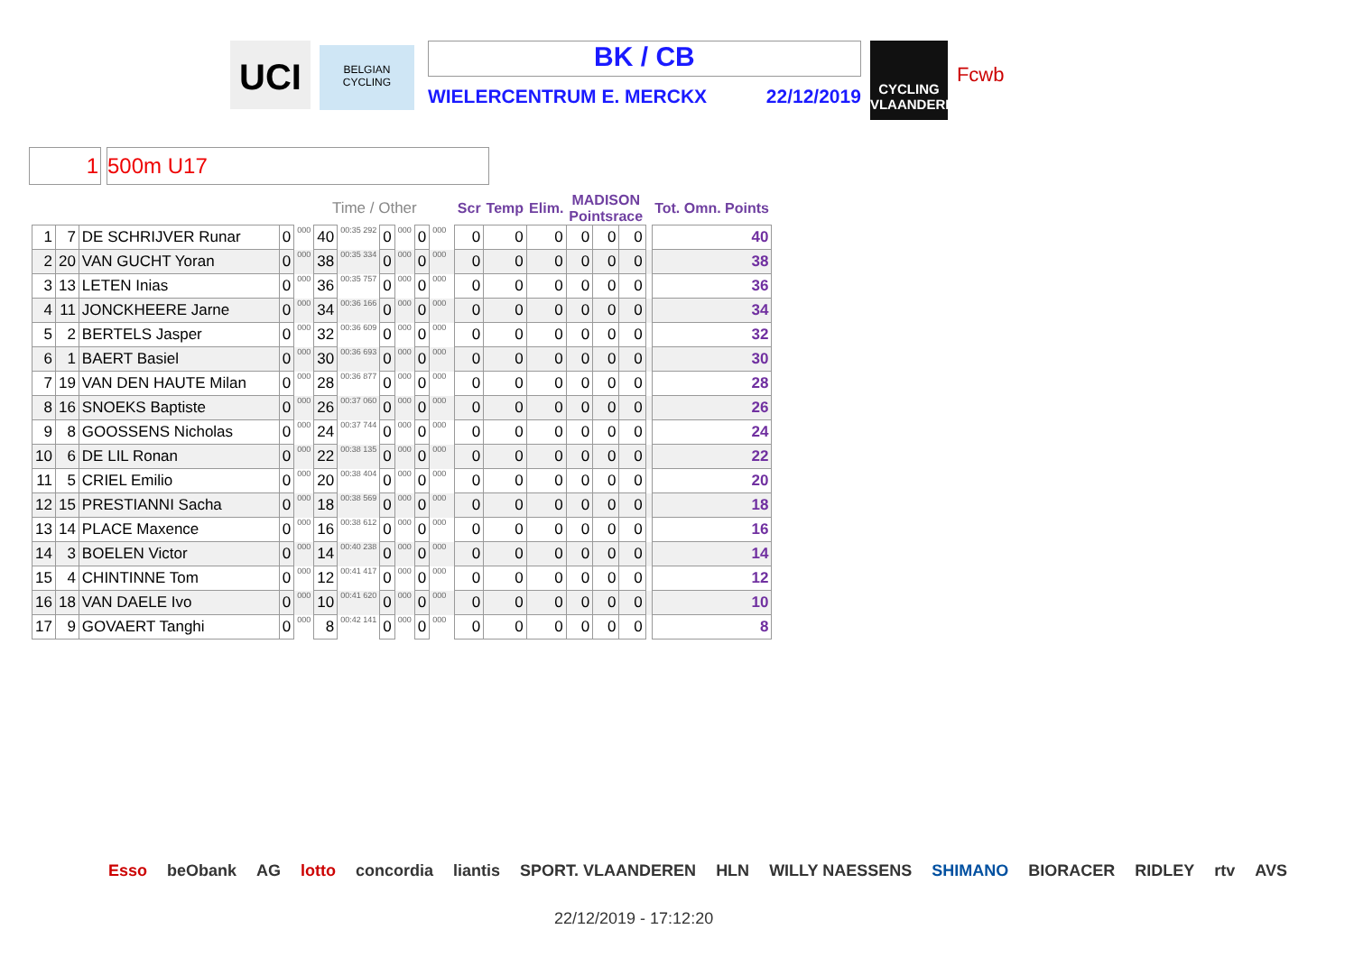UCI
BELGIAN CYCLING
BK / CB
WIELERCENTRUM E. MERCKX 22/12/2019
CYCLING VLAANDEREN
Fcwb
1 500m U17
| | | | | Time / Other | | | | | | | | Scr | Temp | Elim. | MADISON Pointsrace | | | | Tot. Omn. Points |
| --- | --- | --- | --- | --- | --- | --- | --- | --- | --- | --- | --- | --- | --- | --- | --- | --- | --- | --- | --- |
| 1 | 7 | DE SCHRIJVER Runar | 0 | 000 | 40 | 00:35 292 | 0 | 000 | 0 | 000 | | 0 | 0 | 0 | 0 | 0 | 0 | | 40 |
| 2 | 20 | VAN GUCHT Yoran | 0 | 000 | 38 | 00:35 334 | 0 | 000 | 0 | 000 | | 0 | 0 | 0 | 0 | 0 | 0 | | 38 |
| 3 | 13 | LETEN Inias | 0 | 000 | 36 | 00:35 757 | 0 | 000 | 0 | 000 | | 0 | 0 | 0 | 0 | 0 | 0 | | 36 |
| 4 | 11 | JONCKHEERE Jarne | 0 | 000 | 34 | 00:36 166 | 0 | 000 | 0 | 000 | | 0 | 0 | 0 | 0 | 0 | 0 | | 34 |
| 5 | 2 | BERTELS Jasper | 0 | 000 | 32 | 00:36 609 | 0 | 000 | 0 | 000 | | 0 | 0 | 0 | 0 | 0 | 0 | | 32 |
| 6 | 1 | BAERT Basiel | 0 | 000 | 30 | 00:36 693 | 0 | 000 | 0 | 000 | | 0 | 0 | 0 | 0 | 0 | 0 | | 30 |
| 7 | 19 | VAN DEN HAUTE Milan | 0 | 000 | 28 | 00:36 877 | 0 | 000 | 0 | 000 | | 0 | 0 | 0 | 0 | 0 | 0 | | 28 |
| 8 | 16 | SNOEKS Baptiste | 0 | 000 | 26 | 00:37 060 | 0 | 000 | 0 | 000 | | 0 | 0 | 0 | 0 | 0 | 0 | | 26 |
| 9 | 8 | GOOSSENS Nicholas | 0 | 000 | 24 | 00:37 744 | 0 | 000 | 0 | 000 | | 0 | 0 | 0 | 0 | 0 | 0 | | 24 |
| 10 | 6 | DE LIL Ronan | 0 | 000 | 22 | 00:38 135 | 0 | 000 | 0 | 000 | | 0 | 0 | 0 | 0 | 0 | 0 | | 22 |
| 11 | 5 | CRIEL Emilio | 0 | 000 | 20 | 00:38 404 | 0 | 000 | 0 | 000 | | 0 | 0 | 0 | 0 | 0 | 0 | | 20 |
| 12 | 15 | PRESTIANNI Sacha | 0 | 000 | 18 | 00:38 569 | 0 | 000 | 0 | 000 | | 0 | 0 | 0 | 0 | 0 | 0 | | 18 |
| 13 | 14 | PLACE Maxence | 0 | 000 | 16 | 00:38 612 | 0 | 000 | 0 | 000 | | 0 | 0 | 0 | 0 | 0 | 0 | | 16 |
| 14 | 3 | BOELEN Victor | 0 | 000 | 14 | 00:40 238 | 0 | 000 | 0 | 000 | | 0 | 0 | 0 | 0 | 0 | 0 | | 14 |
| 15 | 4 | CHINTINNE Tom | 0 | 000 | 12 | 00:41 417 | 0 | 000 | 0 | 000 | | 0 | 0 | 0 | 0 | 0 | 0 | | 12 |
| 16 | 18 | VAN DAELE Ivo | 0 | 000 | 10 | 00:41 620 | 0 | 000 | 0 | 000 | | 0 | 0 | 0 | 0 | 0 | 0 | | 10 |
| 17 | 9 | GOVAERT Tanghi | 0 | 000 | 8 | 00:42 141 | 0 | 000 | 0 | 000 | | 0 | 0 | 0 | 0 | 0 | 0 | | 8 |
Esso beObank AG lotto concordia liantis SPORT. VLAANDEREN HLN WILLY NAESSENS SHIMANO BIORACER RIDLEY rtv AVS
22/12/2019 - 17:12:20